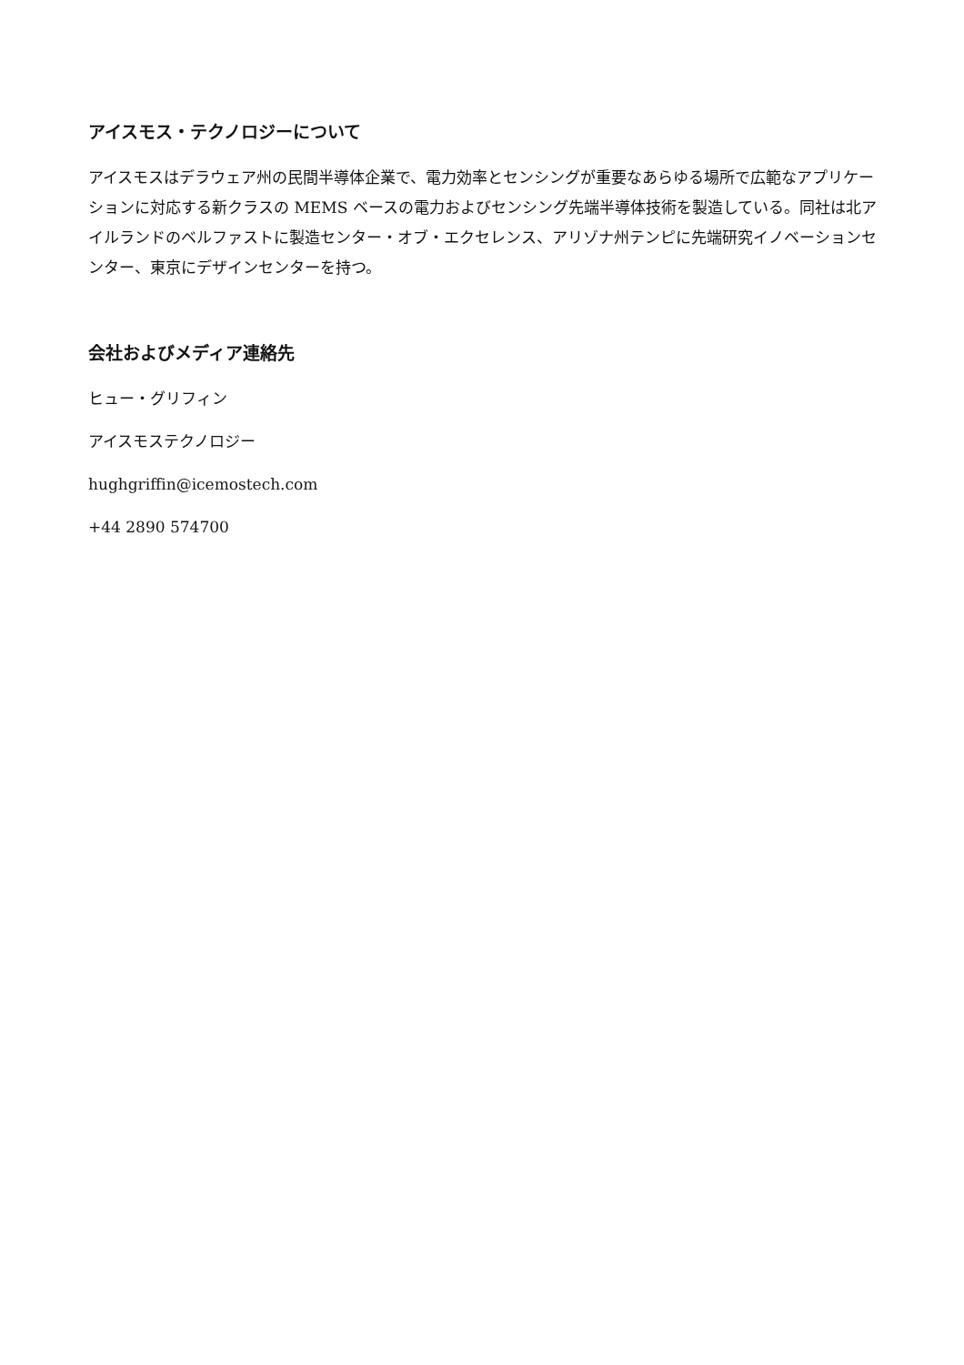アイスモス・テクノロジーについて
アイスモスはデラウェア州の民間半導体企業で、電力効率とセンシングが重要なあらゆる場所で広範なアプリケーションに対応する新クラスの MEMS ベースの電力およびセンシング先端半導体技術を製造している。同社は北アイルランドのベルファストに製造センター・オブ・エクセレンス、アリゾナ州テンピに先端研究イノベーションセンター、東京にデザインセンターを持つ。
会社およびメディア連絡先
ヒュー・グリフィン
アイスモステクノロジー
hughgriffin@icemostech.com
+44 2890 574700